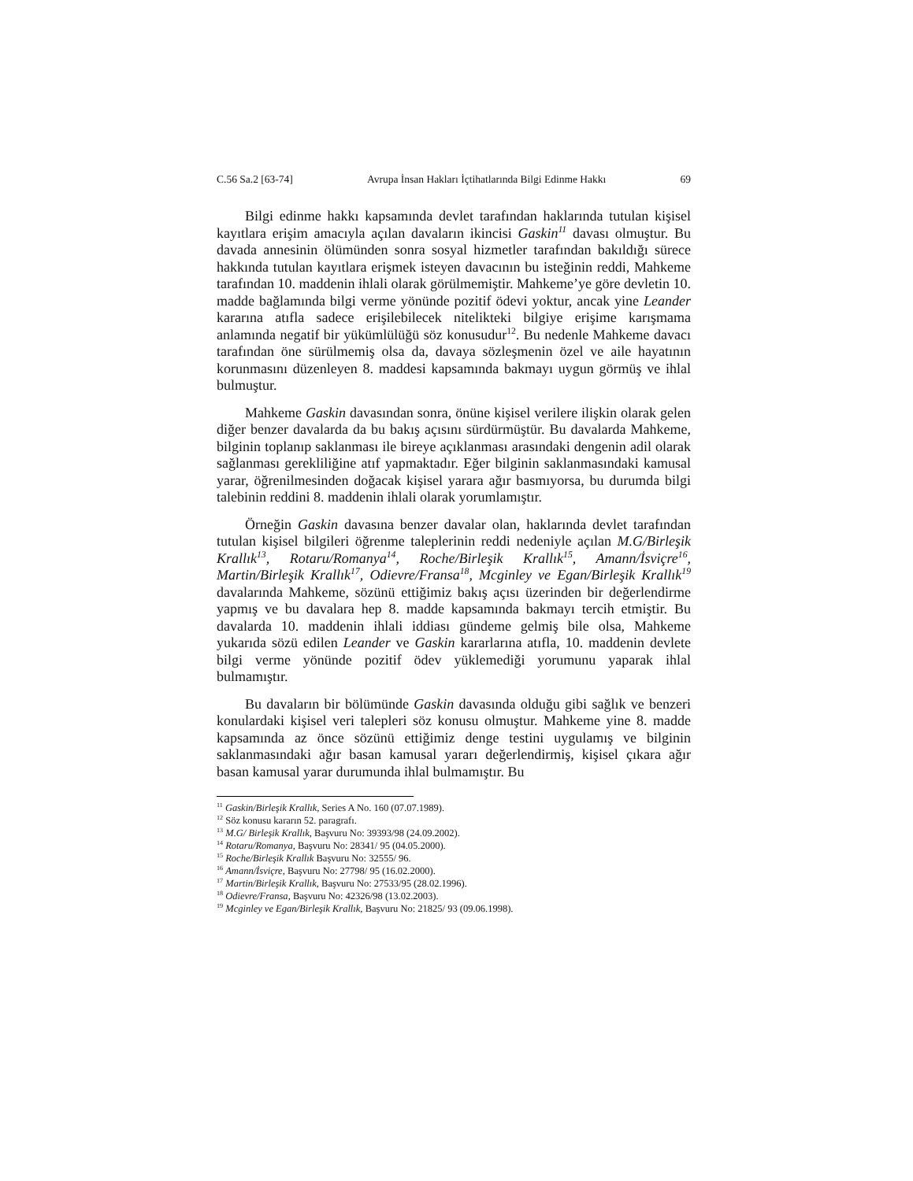C.56 Sa.2 [63-74] Avrupa İnsan Hakları İçtihatlarında Bilgi Edinme Hakkı 69
Bilgi edinme hakkı kapsamında devlet tarafından haklarında tutulan kişisel kayıtlara erişim amacıyla açılan davaların ikincisi Gaskin<sup>11</sup> davası olmuştur. Bu davada annesinin ölümünden sonra sosyal hizmetler tarafından bakıldığı sürece hakkında tutulan kayıtlara erişmek isteyen davacının bu isteğinin reddi, Mahkeme tarafından 10. maddenin ihlali olarak görülmemiştir. Mahkeme’ye göre devletin 10. madde bağlamında bilgi verme yönünde pozitif ödevi yoktur, ancak yine Leander kararına atıfla sadece erişilebilecek nitelikteki bilgiye erişime karışmama anlamında negatif bir yükümlülüğü söz konusudur<sup>12</sup>. Bu nedenle Mahkeme davacı tarafından öne sürülmemiş olsa da, davaya sözleşmenin özel ve aile hayatının korunmasını düzenleyen 8. maddesi kapsamında bakmayı uygun görmüş ve ihlal bulmuştur.
Mahkeme Gaskin davasından sonra, önüne kişisel verilere ilişkin olarak gelen diğer benzer davalarda da bu bakış açısını sürdürmüştür. Bu davalarda Mahkeme, bilginin toplanıp saklanması ile bireye açıklanması arasındaki dengenin adil olarak sağlanması gerekliliğine atıf yapmaktadır. Eğer bilginin saklanmasındaki kamusal yarar, öğrenilmesinden doğacak kişisel yarara ağır basmıyorsa, bu durumda bilgi talebinin reddini 8. maddenin ihlali olarak yorumlamıştır.
Örneğin Gaskin davasına benzer davalar olan, haklarında devlet tarafından tutulan kişisel bilgileri öğrenme taleplerinin reddi nedeniyle açılan M.G/Birleşik Krallık<sup>13</sup>, Rotaru/Romanya<sup>14</sup>, Roche/Birleşik Krallık<sup>15</sup>, Amann/İsviçre<sup>16</sup>, Martin/Birleşik Krallık<sup>17</sup>, Odievre/Fransa<sup>18</sup>, Mcginley ve Egan/Birleşik Krallık<sup>19</sup> davalarında Mahkeme, sözünü ettiğimiz bakış açısı üzerinden bir değerlendirme yapmış ve bu davalara hep 8. madde kapsamında bakmayı tercih etmiştir. Bu davalarda 10. maddenin ihlali iddiası gündeme gelmiş bile olsa, Mahkeme yukarıda sözü edilen Leander ve Gaskin kararlarına atıfla, 10. maddenin devlete bilgi verme yönünde pozitif ödev yüklemediği yorumunu yaparak ihlal bulmamıştır.
Bu davaların bir bölümünde Gaskin davasında olduğu gibi sağlık ve benzeri konulardaki kişisel veri talepleri söz konusu olmuştur. Mahkeme yine 8. madde kapsamında az önce sözünü ettiğimiz denge testini uygulamış ve bilginin saklanmasındaki ağır basan kamusal yararı değerlendirmiş, kişisel çıkara ağır basan kamusal yarar durumunda ihlal bulmamıştır. Bu
<sup>11</sup> Gaskin/Birleşik Krallık, Series A No. 160 (07.07.1989).
<sup>12</sup> Söz konusu kararın 52. paragrafı.
<sup>13</sup> M.G/ Birleşik Krallık, Başvuru No: 39393/98 (24.09.2002).
<sup>14</sup> Rotaru/Romanya, Başvuru No: 28341/ 95 (04.05.2000).
<sup>15</sup> Roche/Birleşik Krallık Başvuru No: 32555/ 96.
<sup>16</sup> Amann/İsviçre, Başvuru No: 27798/ 95 (16.02.2000).
<sup>17</sup> Martin/Birleşik Krallık, Başvuru No: 27533/95 (28.02.1996).
<sup>18</sup> Odievre/Fransa, Başvuru No: 42326/98 (13.02.2003).
<sup>19</sup> Mcginley ve Egan/Birleşik Krallık, Başvuru No: 21825/ 93 (09.06.1998).